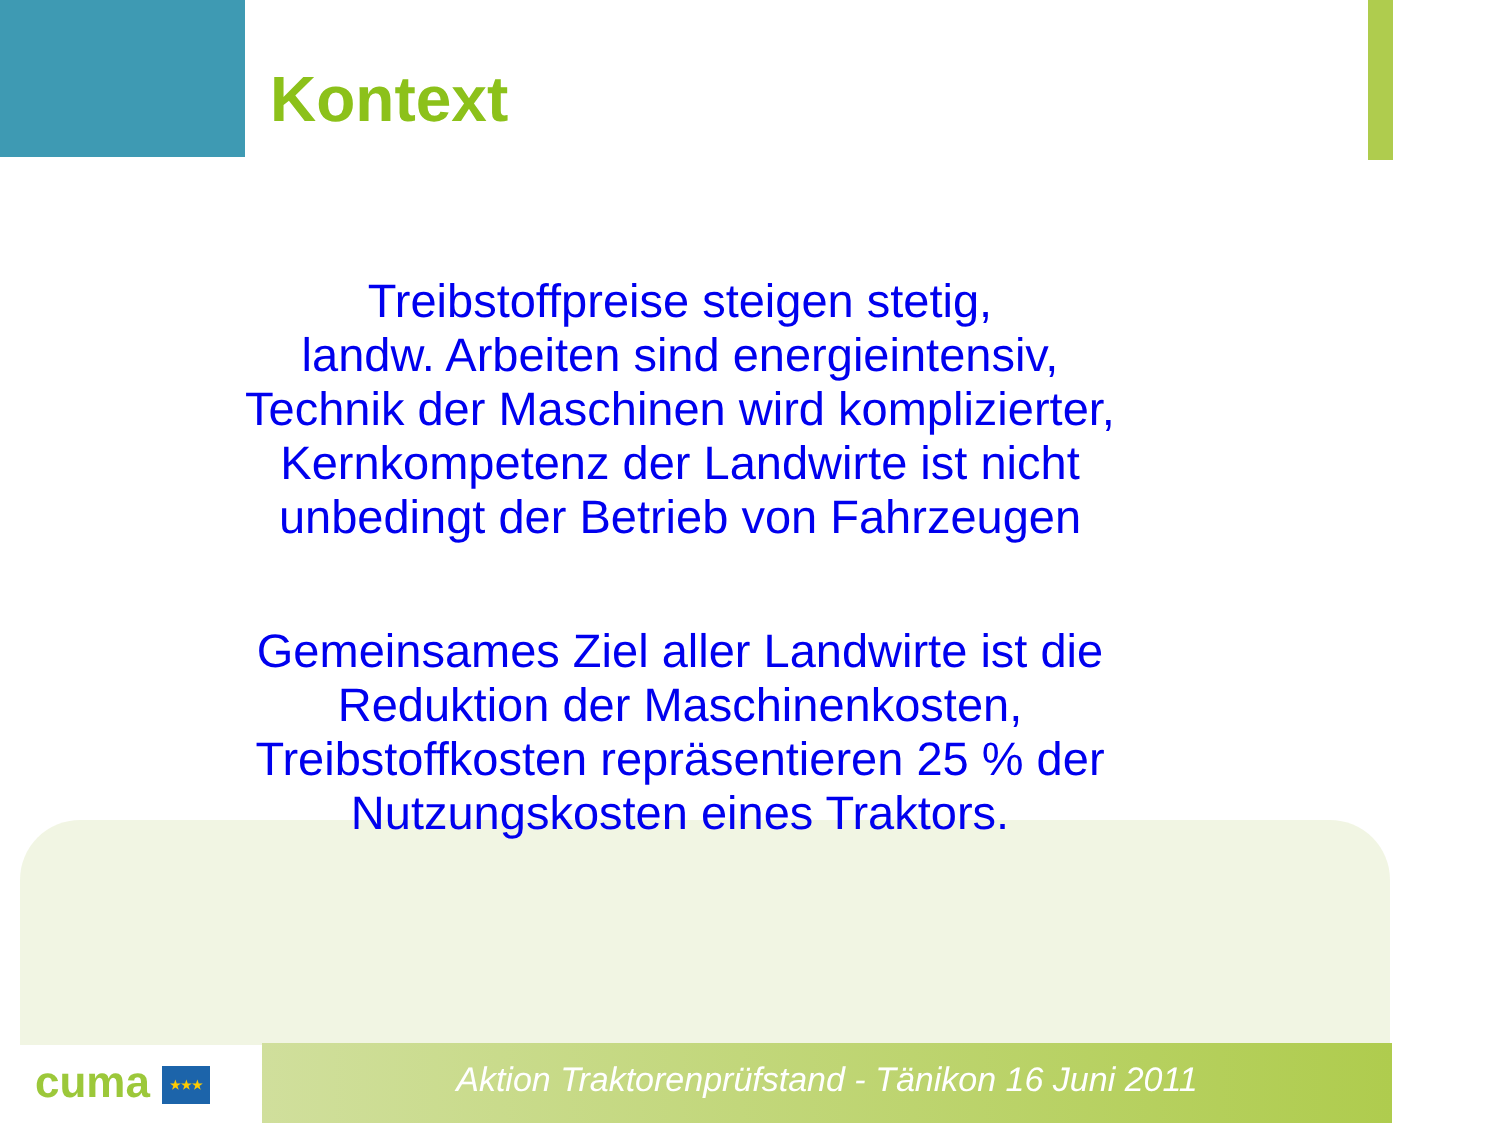Kontext
Treibstoffpreise steigen stetig,
landw. Arbeiten sind energieintensiv,
Technik der Maschinen wird komplizierter,
Kernkompetenz der Landwirte ist nicht
unbedingt der Betrieb von Fahrzeugen
Gemeinsames Ziel aller Landwirte ist die
Reduktion der Maschinenkosten,
Treibstoffkosten repräsentieren 25 % der
Nutzungskosten eines Traktors.
cuma ★★★ Aktion Traktorenprüfstand - Tänikon 16 Juni 2011